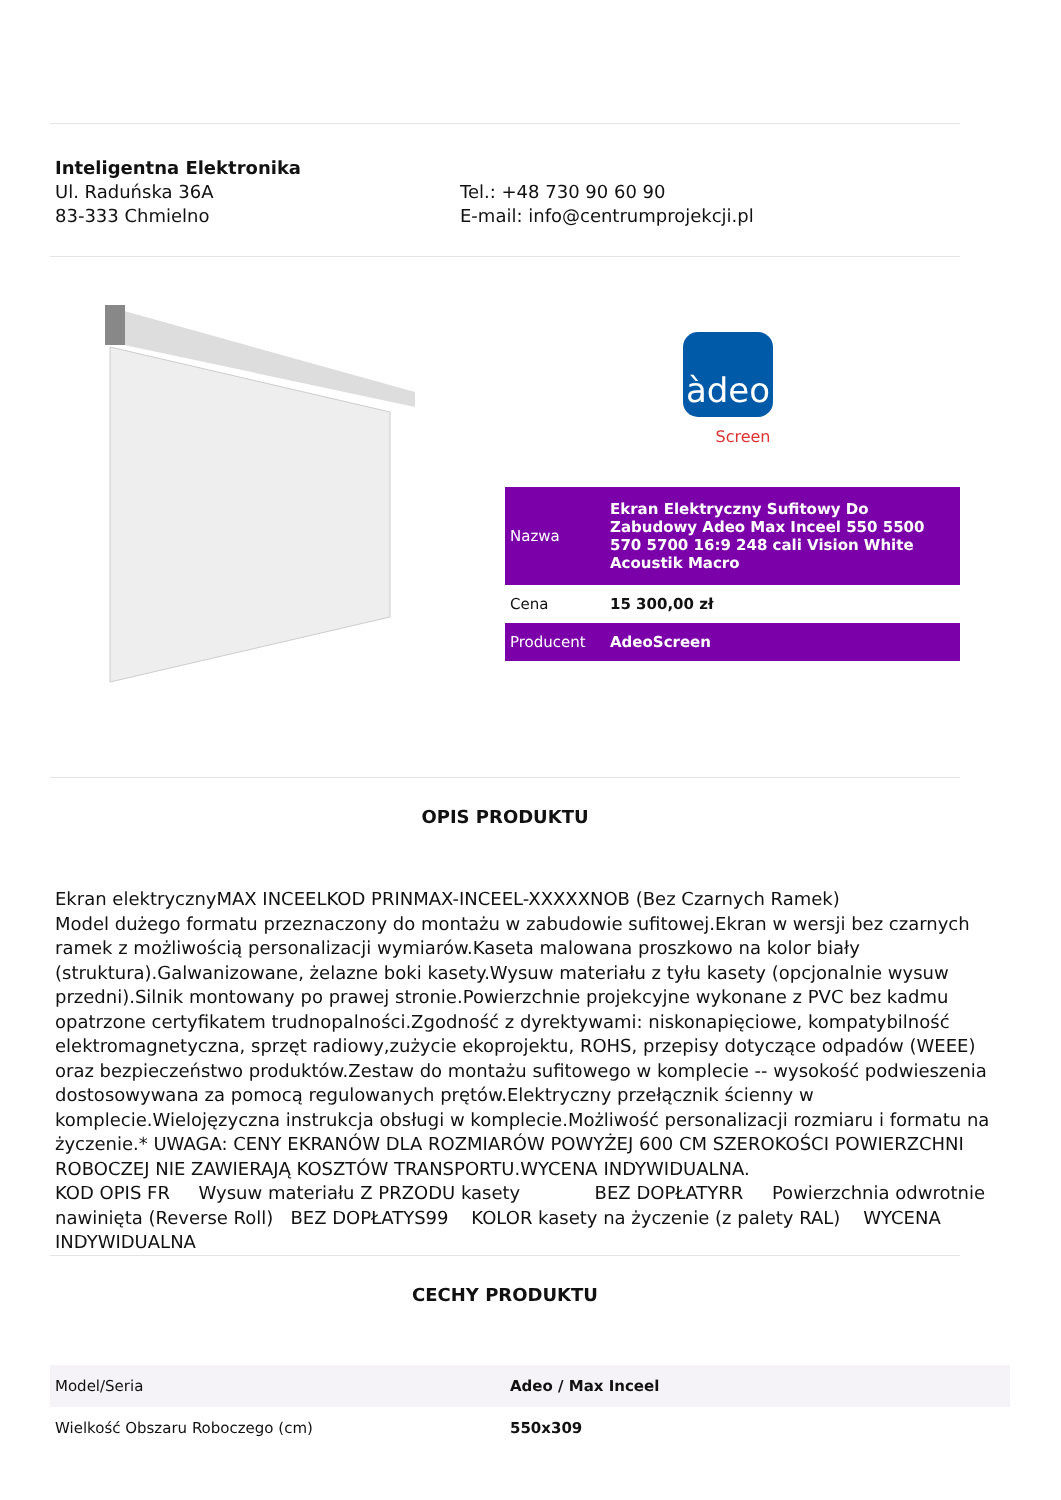Inteligentna Elektronika
Ul. Raduńska 36A
83-333 Chmielno
Tel.: +48 730 90 60 90
E-mail: info@centrumprojekcji.pl
àdeo
Screen
| Nazwa | Ekran Elektryczny Sufitowy Do Zabudowy Adeo Max Inceel 550 5500 570 5700 16:9 248 cali Vision White Acoustik Macro |
| Cena | 15 300,00 zł |
| Producent | AdeoScreen |
OPIS PRODUKTU
Ekran elektrycznyMAX INCEELKOD PRINMAX-INCEEL-XXXXXNOB (Bez Czarnych Ramek)
Model dużego formatu przeznaczony do montażu w zabudowie sufitowej.Ekran w wersji bez czarnych ramek z możliwością personalizacji wymiarów.Kaseta malowana proszkowo na kolor biały (struktura).Galwanizowane, żelazne boki kasety.Wysuw materiału z tyłu kasety (opcjonalnie wysuw przedni).Silnik montowany po prawej stronie.Powierzchnie projekcyjne wykonane z PVC bez kadmu opatrzone certyfikatem trudnopalności.Zgodność z dyrektywami: niskonapięciowe, kompatybilność elektromagnetyczna, sprzęt radiowy,zużycie ekoprojektu, ROHS, przepisy dotyczące odpadów (WEEE) oraz bezpieczeństwo produktów.Zestaw do montażu sufitowego w komplecie -- wysokość podwieszenia dostosowywana za pomocą regulowanych prętów.Elektryczny przełącznik ścienny w komplecie.Wielojęzyczna instrukcja obsługi w komplecie.Możliwość personalizacji rozmiaru i formatu na życzenie.* UWAGA: CENY EKRANÓW DLA ROZMIARÓW POWYŻEJ 600 CM SZEROKOŚCI POWIERZCHNI ROBOCZEJ NIE ZAWIERAJĄ KOSZTÓW TRANSPORTU.WYCENA INDYWIDUALNA.
KOD OPIS FR Wysuw materiału Z PRZODU kasety BEZ DOPŁATYRR Powierzchnia odwrotnie nawinięta (Reverse Roll) BEZ DOPŁATYS99 KOLOR kasety na życzenie (z palety RAL) WYCENA INDYWIDUALNA
CECHY PRODUKTU
| Model/Seria | Adeo / Max Inceel |
| Wielkość Obszaru Roboczego (cm) | 550x309 |